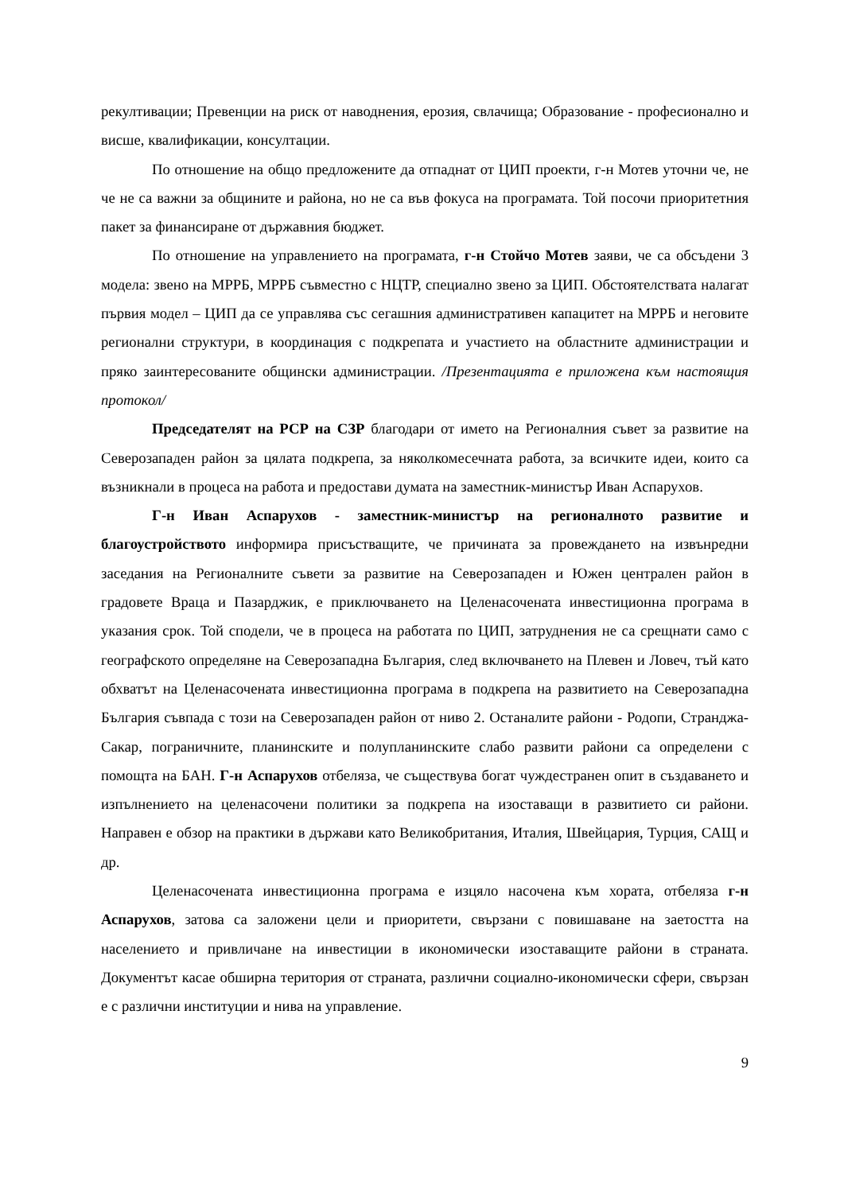рекултивации; Превенции на риск от наводнения, ерозия, свлачища; Образование - професионално и висше, квалификации, консултации.
По отношение на общо предложените да отпаднат от ЦИП проекти, г-н Мотев уточни че, не че не са важни за общините и района, но не са във фокуса на програмата. Той посочи приоритетния пакет за финансиране от държавния бюджет.
По отношение на управлението на програмата, г-н Стойчо Мотев заяви, че са обсъдени 3 модела: звено на МРРБ, МРРБ съвместно с НЦТР, специално звено за ЦИП. Обстоятелствата налагат първия модел – ЦИП да се управлява със сегашния административен капацитет на МРРБ и неговите регионални структури, в координация с подкрепата и участието на областните администрации и пряко заинтересованите общински администрации. /Презентацията е приложена към настоящия протокол/
Председателят на РСР на СЗР благодари от името на Регионалния съвет за развитие на Северозападен район за цялата подкрепа, за няколкомесечната работа, за всичките идеи, които са възникнали в процеса на работа и предостави думата на заместник-министър Иван Аспарухов.
Г-н Иван Аспарухов - заместник-министър на регионалното развитие и благоустройството информира присъстващите, че причината за провеждането на извънредни заседания на Регионалните съвети за развитие на Северозападен и Южен централен район в градовете Враца и Пазарджик, е приключването на Целенасочената инвестиционна програма в указания срок. Той сподели, че в процеса на работата по ЦИП, затруднения не са срещнати само с географското определяне на Северозападна България, след включването на Плевен и Ловеч, тъй като обхватът на Целенасочената инвестиционна програма в подкрепа на развитието на Северозападна България съвпада с този на Северозападен район от ниво 2. Останалите райони - Родопи, Странджа-Сакар, пограничните, планинските и полупланинските слабо развити райони са определени с помощта на БАН. Г-н Аспарухов отбеляза, че съществува богат чуждестранен опит в създаването и изпълнението на целенасочени политики за подкрепа на изоставащи в развитието си райони. Направен е обзор на практики в държави като Великобритания, Италия, Швейцария, Турция, САЩ и др.
Целенасочената инвестиционна програма е изцяло насочена към хората, отбеляза г-н Аспарухов, затова са заложени цели и приоритети, свързани с повишаване на заетостта на населението и привличане на инвестиции в икономически изоставащите райони в страната. Документът касае обширна територия от страната, различни социално-икономически сфери, свързан е с различни институции и нива на управление.
9